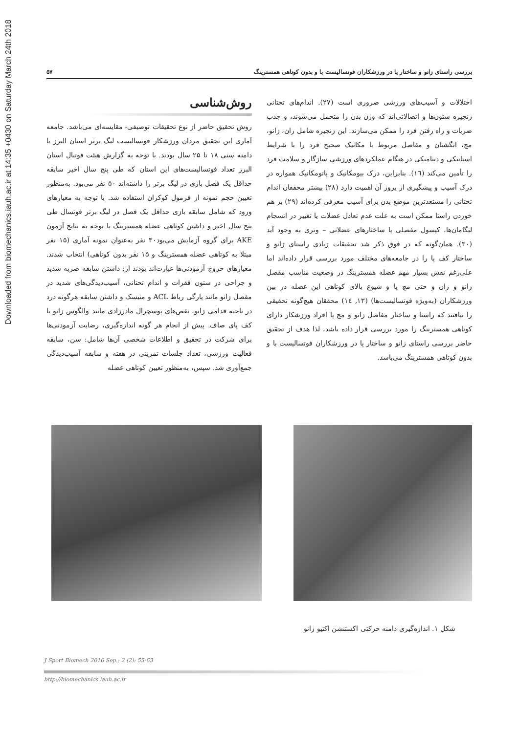Downloaded from biomechanics.iauh.ac.ir at 14:35 +0430 on Saturday March 24th 2018
بررسی راستای زانو و ساختار پا در ورزشکاران فوتسالیست با و بدون کوتاهی همسترینگ ۵۷
اختلالات و آسیب‌های ورزشی ضروری است (۲۷). اندام‌های تحتانی زنجیره ستون‌ها و اتصالاتی‌اند که وزن بدن را متحمل می‌شوند، و جذب ضربات و راه رفتن فرد را ممکن می‌سازند. این زنجیره شامل ران، زانو، مچ، انگشتان و مفاصل مربوط با مکانیک صحیح فرد را با شرایط استاتیکی و دینامیکی در هنگام عملکردهای ورزشی سازگار و سلامت فرد را تأمین می‌کند (۱٦). بنابراین، درک بیومکانیک و پاتومکانیک همواره در درک آسیب و پیشگیری از بروز آن اهمیت دارد (۲۸) بیشتر محققان اندام تحتانی را مستعدترین موضع بدن برای آسیب معرفی کرده‌اند (۲۹) بر هم خوردن راستا ممکن است به علت عدم تعادل عضلات یا تغییر در انسجام لیگامان‌ها، کپسول مفصلی یا ساختارهای عضلانی – وتری به وجود آید (۳۰). همان‌گونه که در فوق ذکر شد تحقیقات زیادی راستای زانو و ساختار کف پا را در جامعه‌های مختلف مورد بررسی قرار داده‌اند اما علی‌رغم نقش بسیار مهم عضله همسترینگ در وضعیت مناسب مفصل زانو و ران و حتی مچ پا و شیوع بالای کوتاهی این عضله در بین ورزشکاران (به‌ویژه فوتسالیست‌ها) (۱۳, ۱٤) محققان هیچ‌گونه تحقیقی را نیافتند که راستا و ساختار مفاصل زانو و مچ پا افراد ورزشکار دارای کوتاهی همسترینگ را مورد بررسی قرار داده باشد، لذا هدف از تحقیق حاضر بررسی راستای زانو و ساختار پا در ورزشکاران فوتسالیست با و بدون کوتاهی همسترینگ می‌باشد.
روش‌شناسی
روش تحقیق حاضر از نوع تحقیقات توصیفی- مقایسه‌ای می‌باشد. جامعه آماری این تحقیق مردان ورزشکار فوتسالیست لیگ برتر استان البرز با دامنه سنی ۱۸ تا ۲۵ سال بودند. با توجه به گزارش هیئت فوتبال استان البرز تعداد فوتسالیست‌های این استان که طی پنج سال اخیر سابقه حداقل یک فصل بازی در لیگ برتر را داشته‌اند ۵۰ نفر می‌بود. به‌منظور تعیین حجم نمونه از فرمول کوکران استفاده شد. با توجه به معیارهای ورود که شامل سابقه بازی حداقل یک فصل در لیگ برتر فوتسال طی پنج سال اخیر و داشتن کوتاهی عضله همسترینگ با توجه به نتایج آزمون AKE برای گروه آزمایش می‌بود۳۰ نفر به‌عنوان نمونه آماری (۱۵ نفر مبتلا به کوتاهی عضله همسترینگ و ۱۵ نفر بدون کوتاهی) انتخاب شدند. معیارهای خروج آزمودنی‌ها عبارت‌اند بودند از: داشتن سابقه ضربه شدید و جراحی در ستون فقرات و اندام تحتانی، آسیب‌دیدگی‌های شدید در مفصل زانو مانند پارگی رباط ACL و منیسک و داشتن سابقه هرگونه درد در ناحیه قدامی زانو، نقص‌های پوسچرال مادرزادی مانند والگوس زانو یا کف پای صاف. پیش از انجام هر گونه اندازه‌گیری، رضایت آزمودنی‌ها برای شرکت در تحقیق و اطلاعات شخصی آن‌ها شامل: سن، سابقه فعالیت ورزشی، تعداد جلسات تمرینی در هفته و سابقه آسیب‌دیدگی جمع‌آوری شد. سپس، به‌منظور تعیین کوتاهی عضله
شکل ۱. اندازه‌گیری دامنه حرکتی اکستنشن اکتیو زانو
J Sport Biomech 2016 Sep.; 2 (2): 55-63
http://biomechanics.iauh.ac.ir